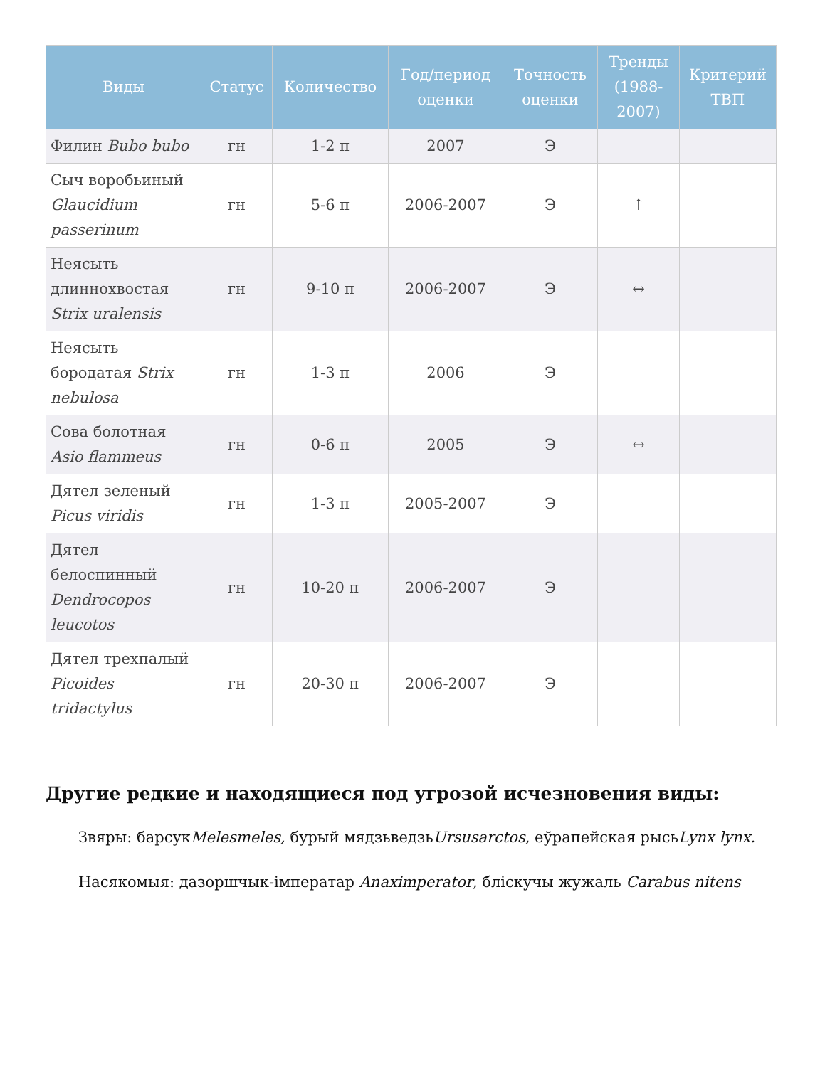| Виды | Статус | Количество | Год/период оценки | Точность оценки | Тренды (1988-2007) | Критерий ТВП |
| --- | --- | --- | --- | --- | --- | --- |
| Филин Bubo bubo | гн | 1-2 п | 2007 | Э | | |
| Сыч воробьиный Glaucidium passerinum | гн | 5-6 п | 2006-2007 | Э | ↑ | |
| Неясыть длиннохвостая Strix uralensis | гн | 9-10 п | 2006-2007 | Э | ↔ | |
| Неясыть бородатая Strix nebulosa | гн | 1-3 п | 2006 | Э | | |
| Сова болотная Asio flammeus | гн | 0-6 п | 2005 | Э | ↔ | |
| Дятел зеленый Picus viridis | гн | 1-3 п | 2005-2007 | Э | | |
| Дятел белоспинный Dendrocopos leucotos | гн | 10-20 п | 2006-2007 | Э | | |
| Дятел трехпалый Picoides tridactylus | гн | 20-30 п | 2006-2007 | Э | | |
Другие редкие и находящиеся под угрозой исчезновения виды:
Звяры: барсукMelesmeles, бурый мядзьведзьUrsusarctos, еўрапейская рысьLynx lynx.
Насякомыя: дазоршчык-імператар Anaximperator, бліскучы жужаль Carabus nitens